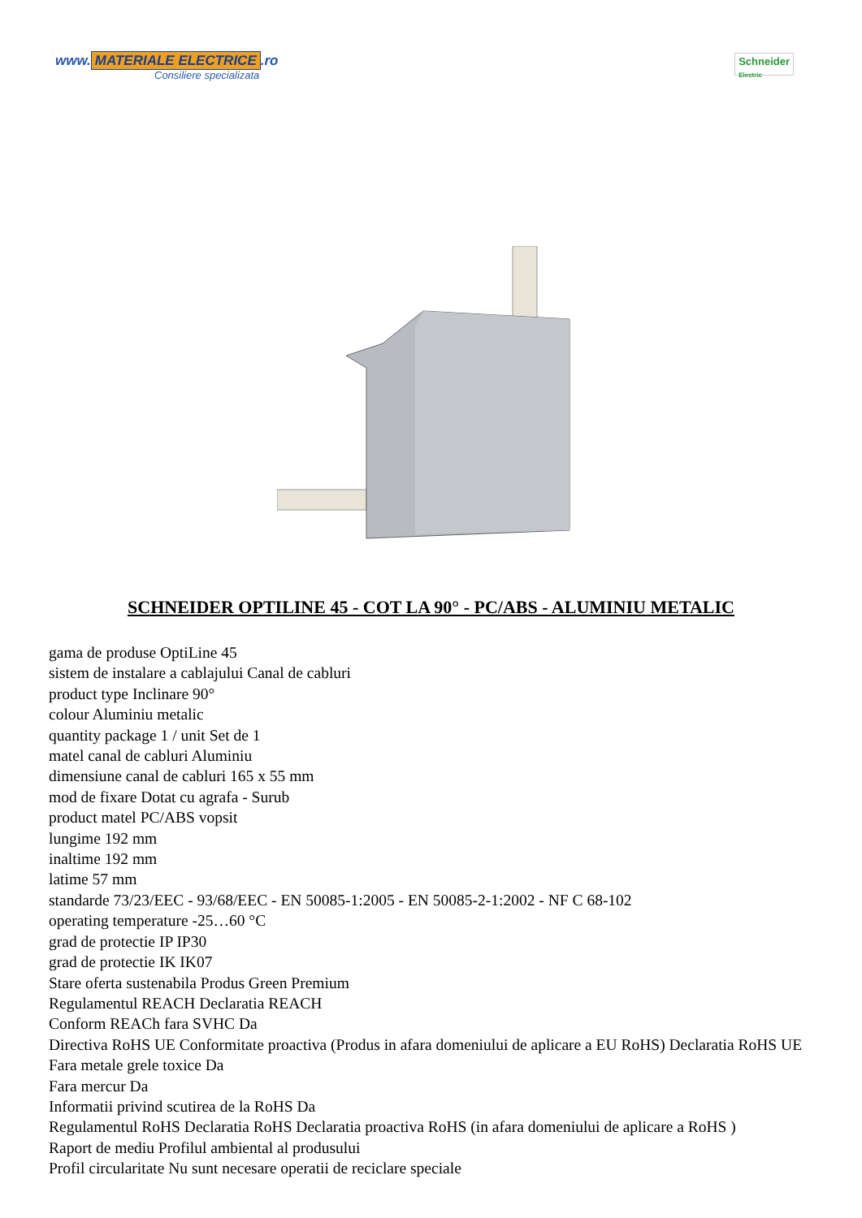www. MATERIALE ELECTRICE.ro
Consiliere specializata
Schneider
Electric
SCHNEIDER OPTILINE 45 - COT LA 90° - PC/ABS - ALUMINIU METALIC
gama de produse OptiLine 45
sistem de instalare a cablajului Canal de cabluri
product type Inclinare 90°
colour Aluminiu metalic
quantity package 1 / unit Set de 1
matel canal de cabluri Aluminiu
dimensiune canal de cabluri 165 x 55 mm
mod de fixare Dotat cu agrafa - Surub
product matel PC/ABS vopsit
lungime 192 mm
inaltime 192 mm
latime 57 mm
standarde 73/23/EEC - 93/68/EEC - EN 50085-1:2005 - EN 50085-2-1:2002 - NF C 68-102
operating temperature -25…60 °C
grad de protectie IP IP30
grad de protectie IK IK07
Stare oferta sustenabila Produs Green Premium
Regulamentul REACH Declaratia REACH
Conform REACh fara SVHC Da
Directiva RoHS UE Conformitate proactiva (Produs in afara domeniului de aplicare a EU RoHS) Declaratia RoHS UE
Fara metale grele toxice Da
Fara mercur Da
Informatii privind scutirea de la RoHS Da
Regulamentul RoHS Declaratia RoHS Declaratia proactiva RoHS (in afara domeniului de aplicare a RoHS )
Raport de mediu Profilul ambiental al produsului
Profil circularitate Nu sunt necesare operatii de reciclare speciale